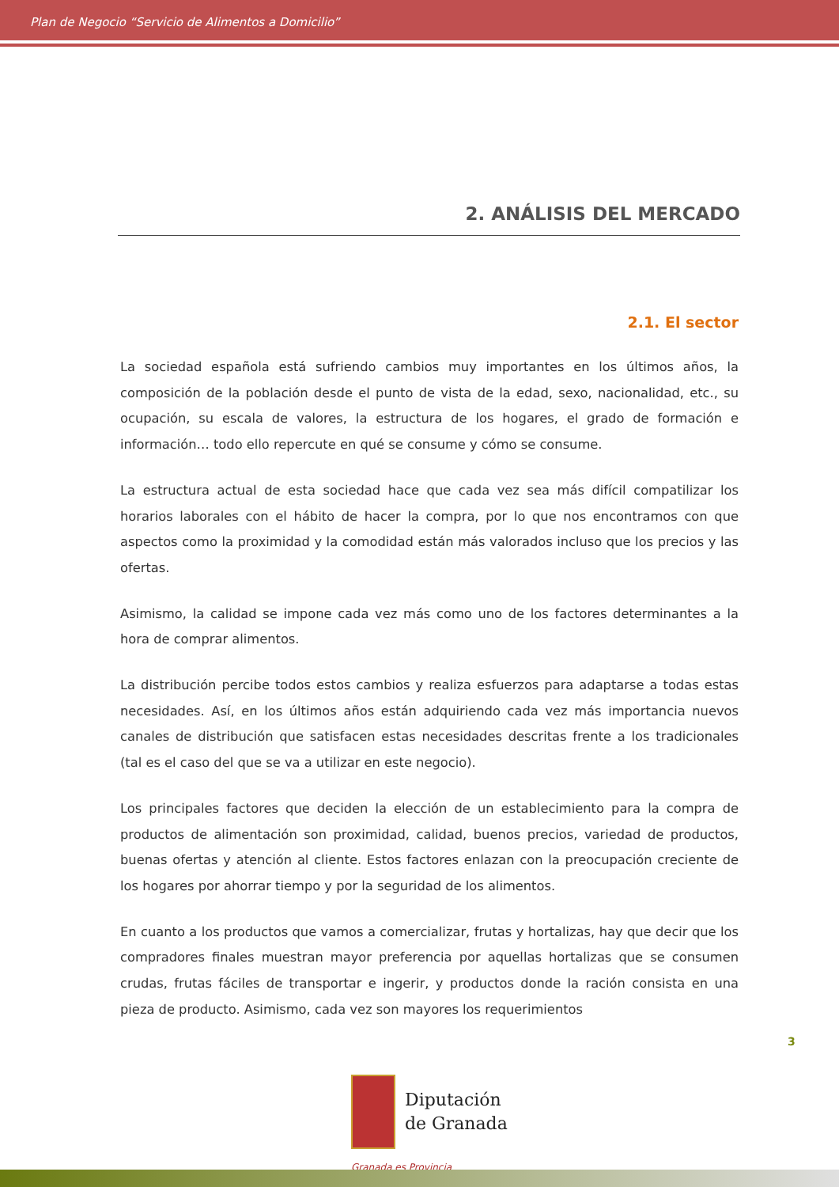Plan de Negocio “Servicio de Alimentos a Domicilio”
2. ANÁLISIS DEL MERCADO
2.1. El sector
La sociedad española está sufriendo cambios muy importantes en los últimos años, la composición de la población desde el punto de vista de la edad, sexo, nacionalidad, etc., su ocupación, su escala de valores, la estructura de los hogares, el grado de formación e información… todo ello repercute en qué se consume y cómo se consume.
La estructura actual de esta sociedad hace que cada vez sea más difícil compatilizar los horarios laborales con el hábito de hacer la compra, por lo que nos encontramos con que aspectos como la proximidad y la comodidad están más valorados incluso que los precios y las ofertas.
Asimismo, la calidad se impone cada vez más como uno de los factores determinantes a la hora de comprar alimentos.
La distribución percibe todos estos cambios y realiza esfuerzos para adaptarse a todas estas necesidades. Así, en los últimos años están adquiriendo cada vez más importancia nuevos canales de distribución que satisfacen estas necesidades descritas frente a los tradicionales (tal es el caso del que se va a utilizar en este negocio).
Los principales factores que deciden la elección de un establecimiento para la compra de productos de alimentación son proximidad, calidad, buenos precios, variedad de productos, buenas ofertas y atención al cliente. Estos factores enlazan con la preocupación creciente de los hogares por ahorrar tiempo y por la seguridad de los alimentos.
En cuanto a los productos que vamos a comercializar, frutas y hortalizas, hay que decir que los compradores finales muestran mayor preferencia por aquellas hortalizas que se consumen crudas, frutas fáciles de transportar e ingerir, y productos donde la ración consista en una pieza de producto. Asimismo, cada vez son mayores los requerimientos
3
Diputación
de Granada
Granada es Provincia